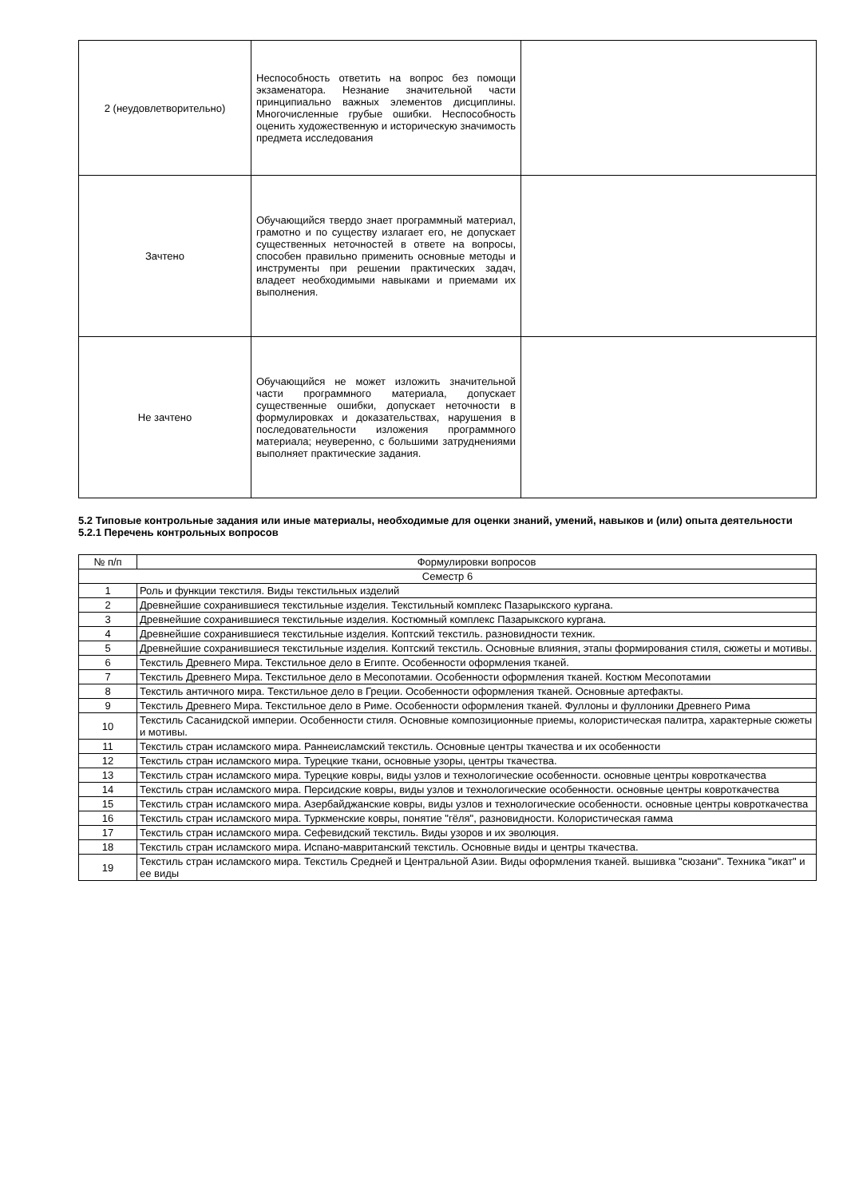| 2 (неудовлетворительно) | Неспособность ответить на вопрос без помощи экзаменатора. Незнание значительной части принципиально важных элементов дисциплины. Многочисленные грубые ошибки. Неспособность оценить художественную и историческую значимость предмета исследования | |
| Зачтено | Обучающийся твердо знает программный материал, грамотно и по существу излагает его, не допускает существенных неточностей в ответе на вопросы, способен правильно применить основные методы и инструменты при решении практических задач, владеет необходимыми навыками и приемами их выполнения. | |
| Не зачтено | Обучающийся не может изложить значительной части программного материала, допускает существенные ошибки, допускает неточности в формулировках и доказательствах, нарушения в последовательности изложения программного материала; неуверенно, с большими затруднениями выполняет практические задания. | |
5.2 Типовые контрольные задания или иные материалы, необходимые для оценки знаний, умений, навыков и (или) опыта деятельности
5.2.1 Перечень контрольных вопросов
| № п/п | Формулировки вопросов |
| --- | --- |
| Семестр 6 | |
| 1 | Роль и функции текстиля. Виды текстильных изделий |
| 2 | Древнейшие сохранившиеся текстильные изделия. Текстильный комплекс Пазарыкского кургана. |
| 3 | Древнейшие сохранившиеся текстильные изделия. Костюмный комплекс Пазарыкского кургана. |
| 4 | Древнейшие сохранившиеся текстильные изделия. Коптский текстиль. разновидности техник. |
| 5 | Древнейшие сохранившиеся текстильные изделия. Коптский текстиль. Основные влияния, этапы формирования стиля, сюжеты и мотивы. |
| 6 | Текстиль Древнего Мира. Текстильное дело в Египте. Особенности оформления тканей. |
| 7 | Текстиль Древнего Мира. Текстильное дело в Месопотамии. Особенности оформления тканей. Костюм Месопотамии |
| 8 | Текстиль античного мира. Текстильное дело в Греции. Особенности оформления тканей. Основные артефакты. |
| 9 | Текстиль Древнего Мира. Текстильное дело в Риме. Особенности оформления тканей. Фуллоны и фуллоники Древнего Рима |
| 10 | Текстиль Сасанидской империи. Особенности стиля. Основные композиционные приемы, колористическая палитра, характерные сюжеты и мотивы. |
| 11 | Текстиль стран исламского мира. Раннеисламский текстиль. Основные центры ткачества и их особенности |
| 12 | Текстиль стран исламского мира. Турецкие ткани, основные узоры, центры ткачества. |
| 13 | Текстиль стран исламского мира. Турецкие ковры, виды узлов и технологические особенности. основные центры ковроткачества |
| 14 | Текстиль стран исламского мира. Персидские ковры, виды узлов и технологические особенности. основные центры ковроткачества |
| 15 | Текстиль стран исламского мира. Азербайджанские ковры, виды узлов и технологические особенности. основные центры ковроткачества |
| 16 | Текстиль стран исламского мира. Туркменские ковры, понятие "гёля", разновидности. Колористическая гамма |
| 17 | Текстиль стран исламского мира. Сефевидский текстиль. Виды узоров и их эволюция. |
| 18 | Текстиль стран исламского мира. Испано-мавританский текстиль. Основные виды и центры ткачества. |
| 19 | Текстиль стран исламского мира. Текстиль Средней и Центральной Азии. Виды оформления тканей. вышивка "сюзани". Техника "икат" и ее виды |